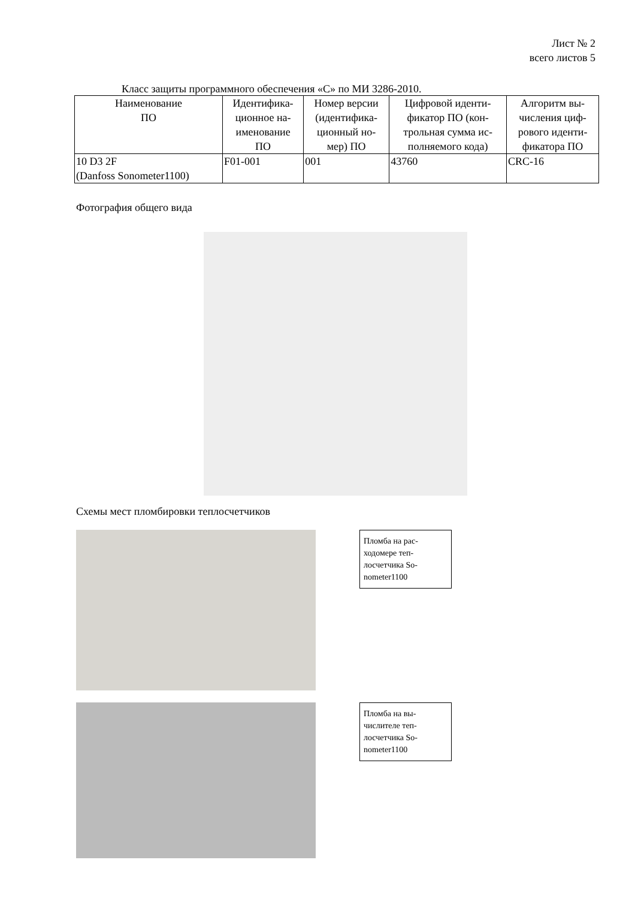Лист № 2
всего листов 5
Класс защиты программного обеспечения «С» по МИ 3286-2010.
| Наименование ПО | Идентифика- ционное на- именование ПО | Номер версии (идентифика- ционный но- мер) ПО | Цифровой иденти- фикатор ПО (кон- трольная сумма ис- полняемого кода) | Алгоритм вы- числения циф- рового иденти- фикатора ПО |
| --- | --- | --- | --- | --- |
| 10 D3 2F (Danfoss Sonometer1100) | F01-001 | 001 | 43760 | CRC-16 |
Фотография общего вида
Схемы мест пломбировки теплосчетчиков
Пломба на рас-ходомере теп-лосчетчика So-nometer1100
Пломба на вы-числителе теп-лосчетчика So-nometer1100